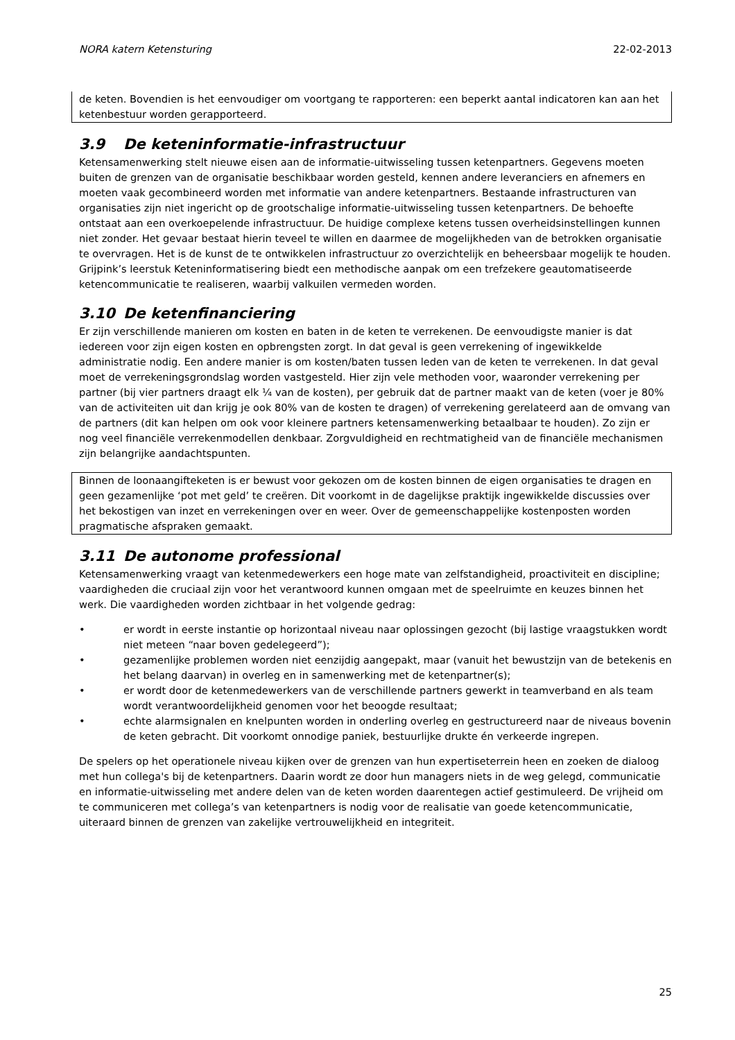NORA katern Ketensturing 22-02-2013
de keten. Bovendien is het eenvoudiger om voortgang te rapporteren: een beperkt aantal indicatoren kan aan het ketenbestuur worden gerapporteerd.
3.9 De keteninformatie-infrastructuur
Ketensamenwerking stelt nieuwe eisen aan de informatie-uitwisseling tussen ketenpartners. Gegevens moeten buiten de grenzen van de organisatie beschikbaar worden gesteld, kennen andere leveranciers en afnemers en moeten vaak gecombineerd worden met informatie van andere ketenpartners. Bestaande infrastructuren van organisaties zijn niet ingericht op de grootschalige informatie-uitwisseling tussen ketenpartners. De behoefte ontstaat aan een overkoepelende infrastructuur. De huidige complexe ketens tussen overheidsinstellingen kunnen niet zonder. Het gevaar bestaat hierin teveel te willen en daarmee de mogelijkheden van de betrokken organisatie te overvragen. Het is de kunst de te ontwikkelen infrastructuur zo overzichtelijk en beheersbaar mogelijk te houden. Grijpink’s leerstuk Keteninformatisering biedt een methodische aanpak om een trefzekere geautomatiseerde ketencommunicatie te realiseren, waarbij valkuilen vermeden worden.
3.10 De ketenfinanciering
Er zijn verschillende manieren om kosten en baten in de keten te verrekenen. De eenvoudigste manier is dat iedereen voor zijn eigen kosten en opbrengsten zorgt. In dat geval is geen verrekening of ingewikkelde administratie nodig. Een andere manier is om kosten/baten tussen leden van de keten te verrekenen. In dat geval moet de verrekeningsgrondslag worden vastgesteld. Hier zijn vele methoden voor, waaronder verrekening per partner (bij vier partners draagt elk ¼ van de kosten), per gebruik dat de partner maakt van de keten (voer je 80% van de activiteiten uit dan krijg je ook 80% van de kosten te dragen) of verrekening gerelateerd aan de omvang van de partners (dit kan helpen om ook voor kleinere partners ketensamenwerking betaalbaar te houden). Zo zijn er nog veel financiële verrekenmodellen denkbaar. Zorgvuldigheid en rechtmatigheid van de financiële mechanismen zijn belangrijke aandachtspunten.
Binnen de loonaangifteketen is er bewust voor gekozen om de kosten binnen de eigen organisaties te dragen en geen gezamenlijke ‘pot met geld’ te creëren. Dit voorkomt in de dagelijkse praktijk ingewikkelde discussies over het bekostigen van inzet en verrekeningen over en weer. Over de gemeenschappelijke kostenposten worden pragmatische afspraken gemaakt.
3.11 De autonome professional
Ketensamenwerking vraagt van ketenmedewerkers een hoge mate van zelfstandigheid, proactiviteit en discipline; vaardigheden die cruciaal zijn voor het verantwoord kunnen omgaan met de speelruimte en keuzes binnen het werk. Die vaardigheden worden zichtbaar in het volgende gedrag:
• er wordt in eerste instantie op horizontaal niveau naar oplossingen gezocht (bij lastige vraagstukken wordt niet meteen “naar boven gedelegeerd”);
• gezamenlijke problemen worden niet eenzijdig aangepakt, maar (vanuit het bewustzijn van de betekenis en het belang daarvan) in overleg en in samenwerking met de ketenpartner(s);
• er wordt door de ketenmedewerkers van de verschillende partners gewerkt in teamverband en als team wordt verantwoordelijkheid genomen voor het beoogde resultaat;
• echte alarmsignalen en knelpunten worden in onderling overleg en gestructureerd naar de niveaus bovenin de keten gebracht. Dit voorkomt onnodige paniek, bestuurlijke drukte én verkeerde ingrepen.
De spelers op het operationele niveau kijken over de grenzen van hun expertiseterrein heen en zoeken de dialoog met hun collega's bij de ketenpartners. Daarin wordt ze door hun managers niets in de weg gelegd, communicatie en informatie-uitwisseling met andere delen van de keten worden daarentegen actief gestimuleerd. De vrijheid om te communiceren met collega’s van ketenpartners is nodig voor de realisatie van goede ketencommunicatie, uiteraard binnen de grenzen van zakelijke vertrouwelijkheid en integriteit.
25